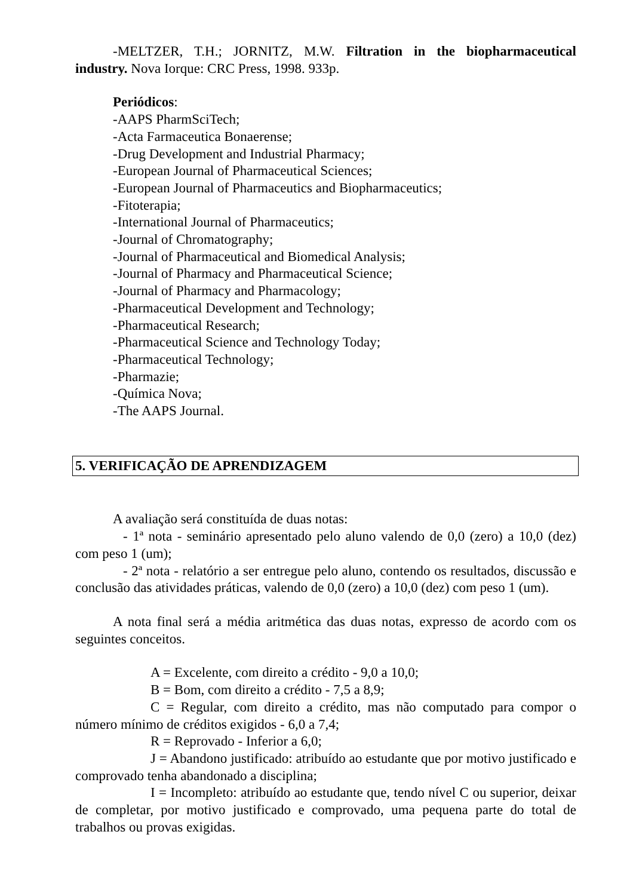-MELTZER, T.H.; JORNITZ, M.W. Filtration in the biopharmaceutical industry. Nova Iorque: CRC Press, 1998. 933p.
Periódicos:
-AAPS PharmSciTech;
-Acta Farmaceutica Bonaerense;
-Drug Development and Industrial Pharmacy;
-European Journal of Pharmaceutical Sciences;
-European Journal of Pharmaceutics and Biopharmaceutics;
-Fitoterapia;
-International Journal of Pharmaceutics;
-Journal of Chromatography;
-Journal of Pharmaceutical and Biomedical Analysis;
-Journal of Pharmacy and Pharmaceutical Science;
-Journal of Pharmacy and Pharmacology;
-Pharmaceutical Development and Technology;
-Pharmaceutical Research;
-Pharmaceutical Science and Technology Today;
-Pharmaceutical Technology;
-Pharmazie;
-Química Nova;
-The AAPS Journal.
5. VERIFICAÇÃO DE APRENDIZAGEM
A avaliação será constituída de duas notas:
- 1ª nota - seminário apresentado pelo aluno valendo de 0,0 (zero) a 10,0 (dez) com peso 1 (um);
- 2ª nota - relatório a ser entregue pelo aluno, contendo os resultados, discussão e conclusão das atividades práticas, valendo de 0,0 (zero) a 10,0 (dez) com peso 1 (um).
A nota final será a média aritmética das duas notas, expresso de acordo com os seguintes conceitos.
A = Excelente, com direito a crédito - 9,0 a 10,0;
B = Bom, com direito a crédito - 7,5 a 8,9;
C = Regular, com direito a crédito, mas não computado para compor o número mínimo de créditos exigidos - 6,0 a 7,4;
R = Reprovado - Inferior a 6,0;
J = Abandono justificado: atribuído ao estudante que por motivo justificado e comprovado tenha abandonado a disciplina;
I = Incompleto: atribuído ao estudante que, tendo nível C ou superior, deixar de completar, por motivo justificado e comprovado, uma pequena parte do total de trabalhos ou provas exigidas.